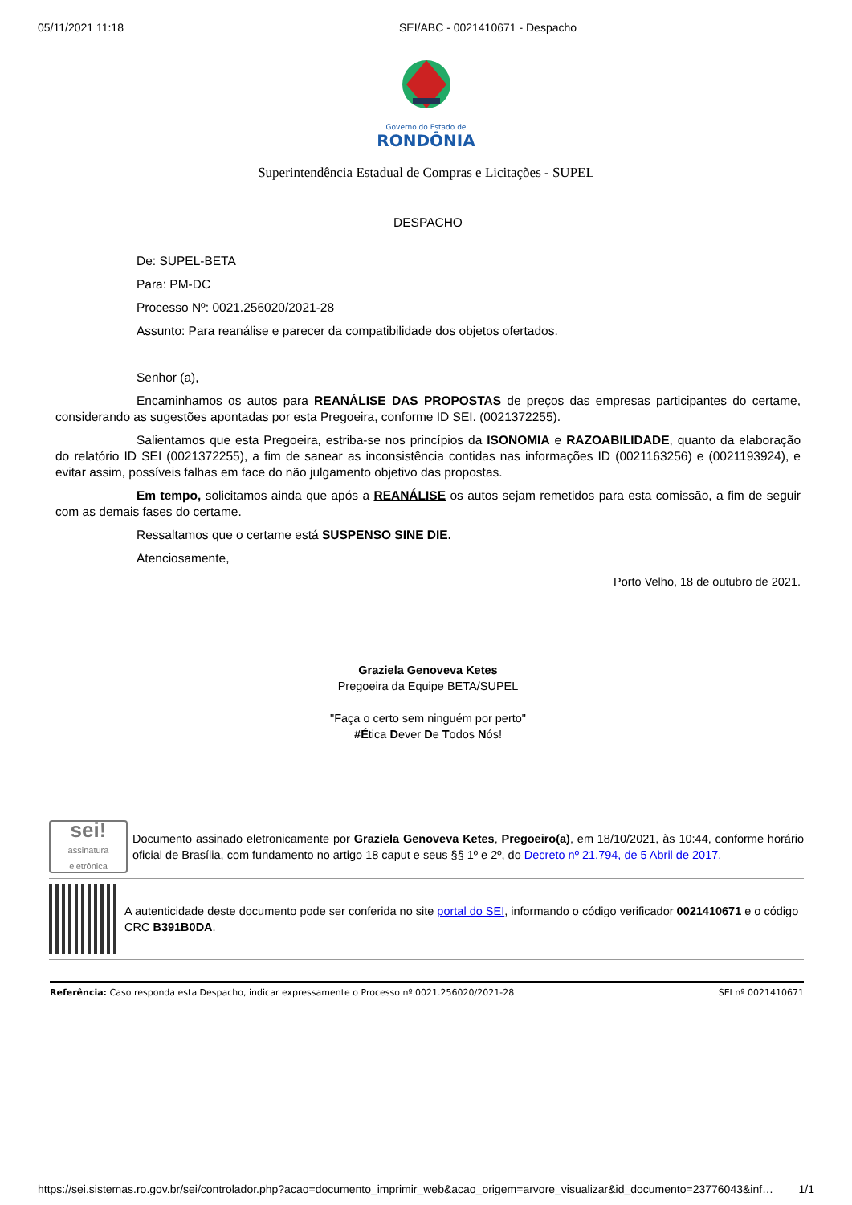05/11/2021 11:18 SEI/ABC - 0021410671 - Despacho
Governo do Estado de
RONDÔNIA
Superintendência Estadual de Compras e Licitações - SUPEL
DESPACHO
De: SUPEL-BETA
Para: PM-DC
Processo Nº: 0021.256020/2021-28
Assunto: Para reanálise e parecer da compatibilidade dos objetos ofertados.
Senhor (a),
Encaminhamos os autos para REANÁLISE DAS PROPOSTAS de preços das empresas participantes do certame, considerando as sugestões apontadas por esta Pregoeira, conforme ID SEI. (0021372255).
Salientamos que esta Pregoeira, estriba-se nos princípios da ISONOMIA e RAZOABILIDADE, quanto da elaboração do relatório ID SEI (0021372255), a fim de sanear as inconsistência contidas nas informações ID (0021163256) e (0021193924), e evitar assim, possíveis falhas em face do não julgamento objetivo das propostas.
Em tempo, solicitamos ainda que após a REANÁLISE os autos sejam remetidos para esta comissão, a fim de seguir com as demais fases do certame.
Ressaltamos que o certame está SUSPENSO SINE DIE.
Atenciosamente,
Porto Velho, 18 de outubro de 2021.
Graziela Genoveva Ketes
Pregoeira da Equipe BETA/SUPEL
"Faça o certo sem ninguém por perto"
#Ética Dever De Todos Nós!
sei!
assinatura eletrônica
Documento assinado eletronicamente por Graziela Genoveva Ketes, Pregoeiro(a), em 18/10/2021, às 10:44, conforme horário oficial de Brasília, com fundamento no artigo 18 caput e seus §§ 1º e 2º, do Decreto nº 21.794, de 5 Abril de 2017.
A autenticidade deste documento pode ser conferida no site portal do SEI, informando o código verificador 0021410671 e o código CRC B391B0DA.
Referência: Caso responda esta Despacho, indicar expressamente o Processo nº 0021.256020/2021-28 SEI nº 0021410671
https://sei.sistemas.ro.gov.br/sei/controlador.php?acao=documento_imprimir_web&acao_origem=arvore_visualizar&id_documento=23776043&inf… 1/1